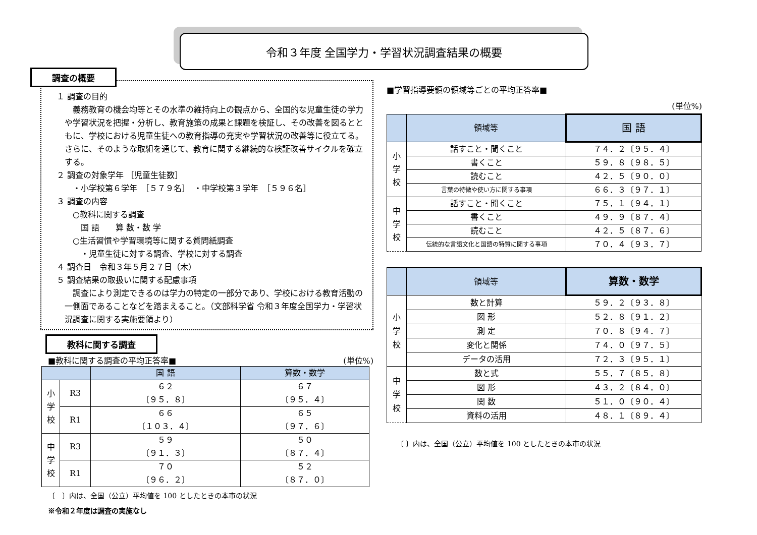令和３年度 全国学力・学習状況調査結果の概要
調査の概要
１ 調査の目的
　義務教育の機会均等とその水準の維持向上の観点から、全国的な児童生徒の学力や学習状況を把握・分析し、教育施策の成果と課題を検証し、その改善を図るとともに、学校における児童生徒への教育指導の充実や学習状況の改善等に役立てる。さらに、そのような取組を通じて、教育に関する継続的な検証改善サイクルを確立する。
２ 調査の対象学年 ［児童生徒数］
・小学校第６学年　［５７９名］　・中学校第３学年　［５９６名］
３ 調査の内容
○教科に関する調査
国 語　　算 数・数 学
○生活習慣や学習環境等に関する質問紙調査
・児童生徒に対する調査、学校に対する調査
４ 調査日　令和３年５月２７日（木）
５ 調査結果の取扱いに関する配慮事項
　調査により測定できるのは学力の特定の一部分であり、学校における教育活動の一側面であることなどを踏まえること。（文部科学省 令和３年度全国学力・学習状況調査に関する実施要領より）
教科に関する調査
■教科に関する調査の平均正答率■ (単位%)
| | | 国 語 | 算数・数学 |
| 小 学 校 | R3 | ６２ 〔９５．８〕 | ６７ 〔９５．４〕 |
| | R1 | ６６ 〔１０３．４〕 | ６５ 〔９７．６〕 |
| 中 学 校 | R3 | ５９ 〔９１．３〕 | ５０ 〔８７．４〕 |
| | R1 | ７０ 〔９６．２〕 | ５２ 〔８７．０〕 |
〔　〕内は、全国（公立）平均値を 100 としたときの本市の状況
※令和２年度は調査の実施なし
■学習指導要領の領域等ごとの平均正答率■
(単位%)
| | 領域等 | 国 語 |
| 小 学 校 | 話すこと・聞くこと | ７４．２〔９５．４〕 |
| | 書くこと | ５９．８〔９８．５〕 |
| | 読むこと | ４２．５〔９０．０〕 |
| | 言葉の特徴や使い方に関する事項 | ６６．３〔９７．１〕 |
| 中 学 校 | 話すこと・聞くこと | ７５．１〔９４．１〕 |
| | 書くこと | ４９．９〔８７．４〕 |
| | 読むこと | ４２．５〔８７．６〕 |
| | 伝統的な言語文化と国語の特質に関する事項 | ７０．４〔９３．７〕 |
| | 領域等 | 算数・数学 |
| 小 学 校 | 数と計算 | ５９．２〔９３．８〕 |
| | 図 形 | ５２．８〔９１．２〕 |
| | 測 定 | ７０．８〔９４．７〕 |
| | 変化と関係 | ７４．０〔９７．５〕 |
| | データの活用 | ７２．３〔９５．１〕 |
| 中 学 校 | 数と式 | ５５．７〔８５．８〕 |
| | 図 形 | ４３．２〔８４．０〕 |
| | 関 数 | ５１．０〔９０．４〕 |
| | 資料の活用 | ４８．１〔８９．４〕 |
〔 〕内は、全国（公立）平均値を 100 としたときの本市の状況